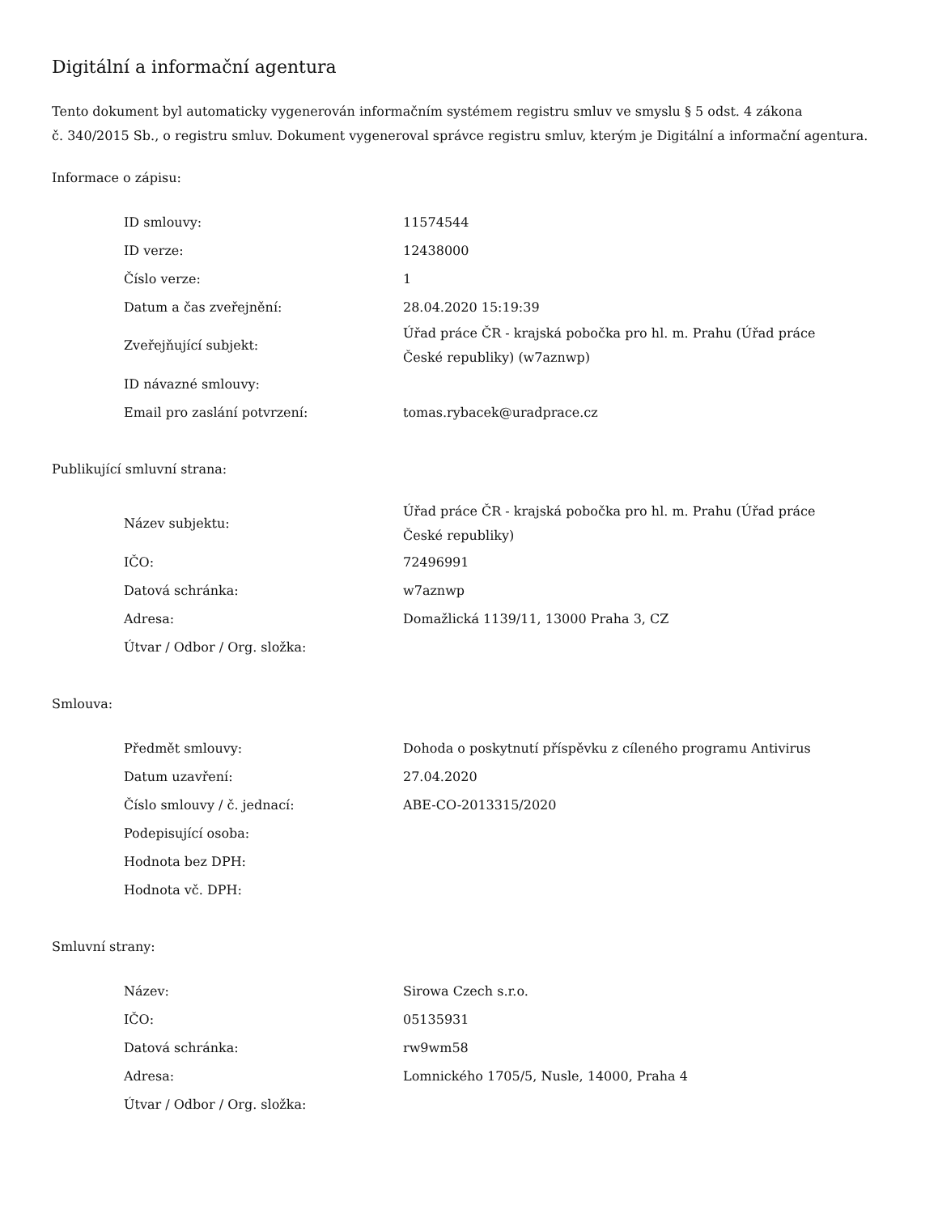Digitální a informační agentura
Tento dokument byl automaticky vygenerován informačním systémem registru smluv ve smyslu § 5 odst. 4 zákona
č. 340/2015 Sb., o registru smluv. Dokument vygeneroval správce registru smluv, kterým je Digitální a informační agentura.
Informace o zápisu:
| ID smlouvy: | 11574544 |
| ID verze: | 12438000 |
| Číslo verze: | 1 |
| Datum a čas zveřejnění: | 28.04.2020 15:19:39 |
| Zveřejňující subjekt: | Úřad práce ČR - krajská pobočka pro hl. m. Prahu (Úřad práce České republiky) (w7aznwp) |
| ID návazné smlouvy: | |
| Email pro zaslání potvrzení: | tomas.rybacek@uradprace.cz |
Publikující smluvní strana:
| Název subjektu: | Úřad práce ČR - krajská pobočka pro hl. m. Prahu (Úřad práce České republiky) |
| IČO: | 72496991 |
| Datová schránka: | w7aznwp |
| Adresa: | Domažlická 1139/11, 13000 Praha 3, CZ |
| Útvar / Odbor / Org. složka: | |
Smlouva:
| Předmět smlouvy: | Dohoda o poskytnutí příspěvku z cíleného programu Antivirus |
| Datum uzavření: | 27.04.2020 |
| Číslo smlouvy / č. jednací: | ABE-CO-2013315/2020 |
| Podepisující osoba: | |
| Hodnota bez DPH: | |
| Hodnota vč. DPH: | |
Smluvní strany:
| Název: | Sirowa Czech s.r.o. |
| IČO: | 05135931 |
| Datová schránka: | rw9wm58 |
| Adresa: | Lomnického 1705/5, Nusle, 14000, Praha 4 |
| Útvar / Odbor / Org. složka: | |